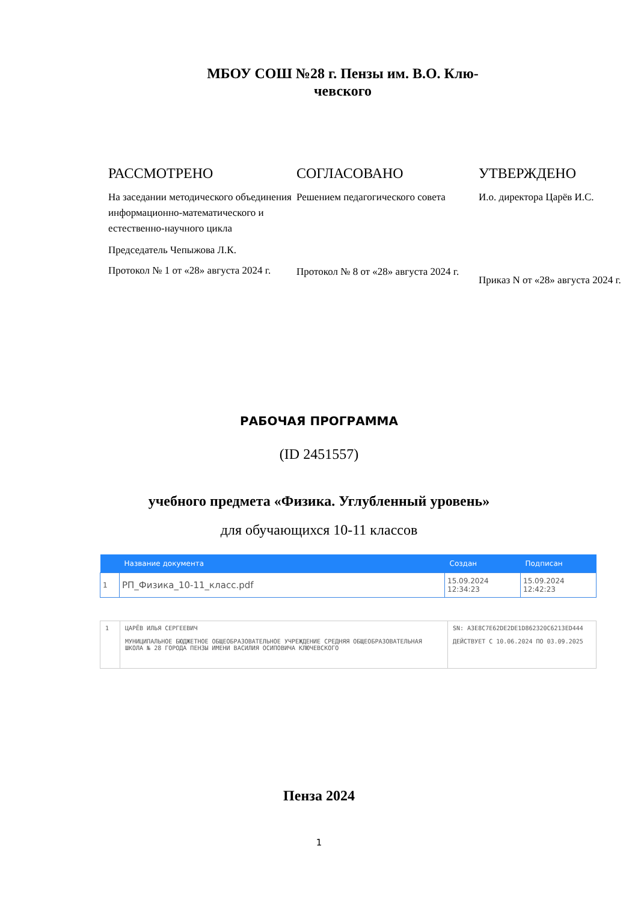МБОУ СОШ №28 г. Пензы им. В.О. Клю-
чевского
РАССМОТРЕНО
На заседании методического объединения информационно-математического и естественно-научного цикла
Председатель Чепыжова Л.К.
Протокол № 1 от «28» августа 2024 г.
СОГЛАСОВАНО
Решением педагогического совета
Протокол № 8 от «28» августа 2024 г.
УТВЕРЖДЕНО
И.о. директора Царёв И.С.
Приказ N от «28» августа 2024 г.
РАБОЧАЯ ПРОГРАММА
(ID 2451557)
учебного предмета «Физика. Углубленный уровень»
для обучающихся 10-11 классов
| | Название документа | Создан | Подписан |
| --- | --- | --- | --- |
| 1 | РП_Физика_10-11_класс.pdf | 15.09.2024 12:34:23 | 15.09.2024 12:42:23 |
| 1 | ЦАРЁВ ИЛЬЯ СЕРГЕЕВИЧ МУНИЦИПАЛЬНОЕ БЮДЖЕТНОЕ ОБЩЕОБРАЗОВАТЕЛЬНОЕ УЧРЕЖДЕНИЕ СРЕДНЯЯ ОБЩЕОБРАЗОВАТЕЛЬНАЯ ШКОЛА № 28 ГОРОДА ПЕНЗЫ ИМЕНИ ВАСИЛИЯ ОСИПОВИЧА КЛЮЧЕВСКОГО | SN: A3E8C7E62DE2DE1D862320C6213ED444 ДЕЙСТВУЕТ С 10.06.2024 ПО 03.09.2025 |
Пенза 2024
1